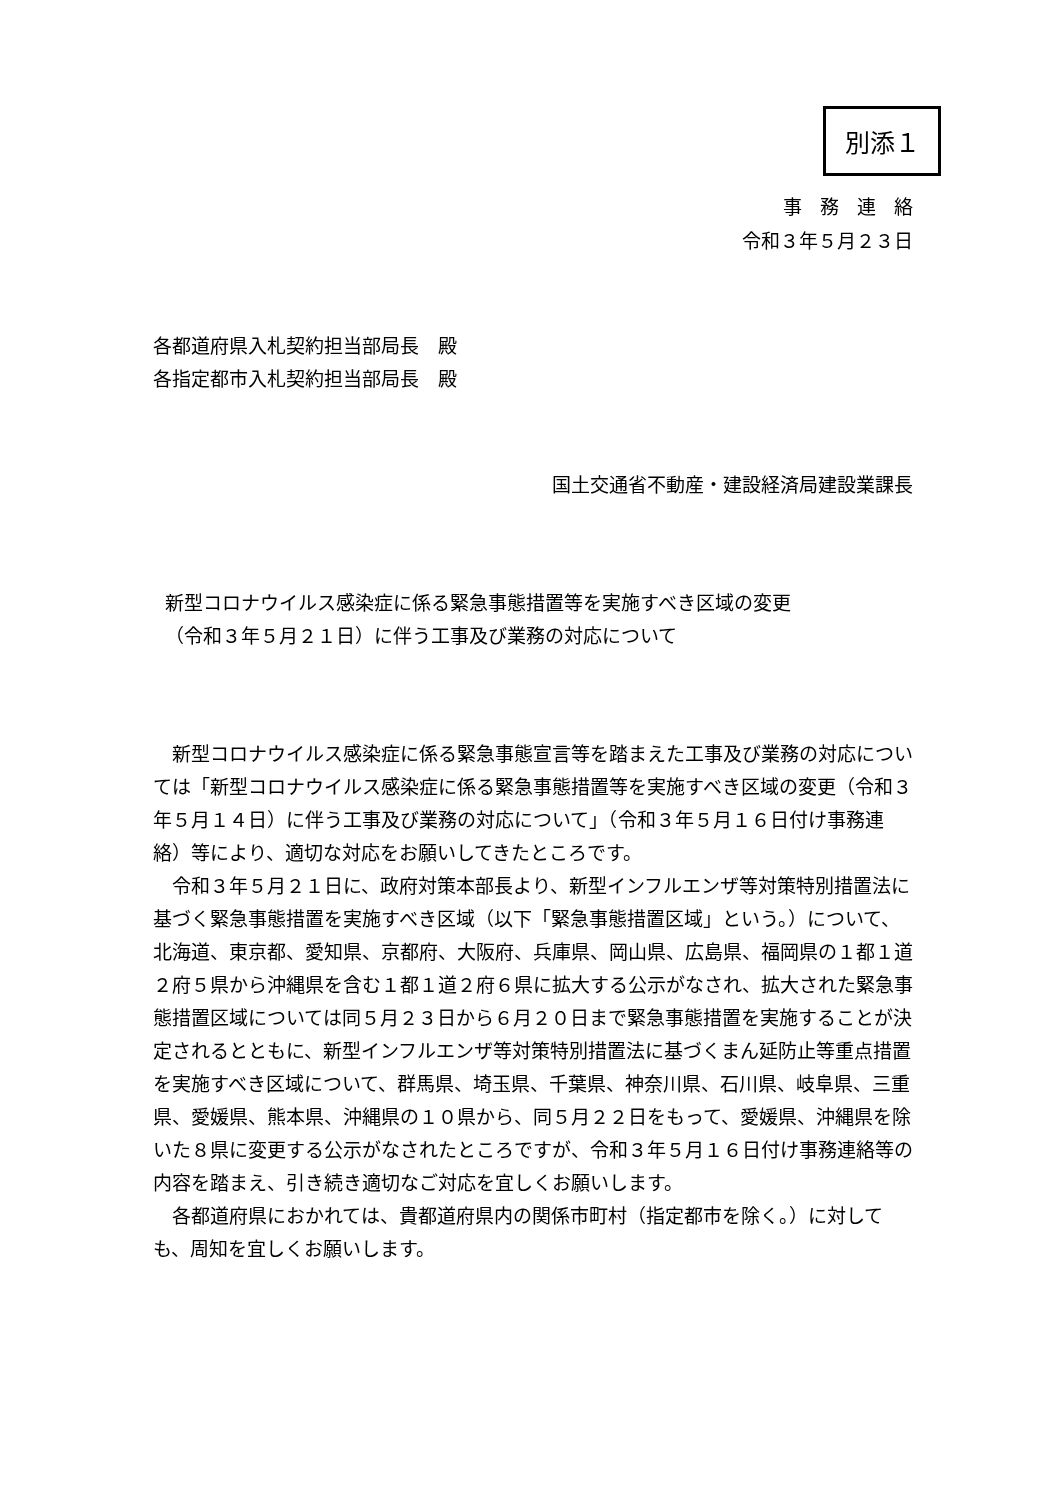別添１
事務連絡
令和３年５月２３日
各都道府県入札契約担当部局長　殿
各指定都市入札契約担当部局長　殿
国土交通省不動産・建設経済局建設業課長
新型コロナウイルス感染症に係る緊急事態措置等を実施すべき区域の変更
（令和３年５月２１日）に伴う工事及び業務の対応について
新型コロナウイルス感染症に係る緊急事態宣言等を踏まえた工事及び業務の対応については「新型コロナウイルス感染症に係る緊急事態措置等を実施すべき区域の変更（令和３年５月１４日）に伴う工事及び業務の対応について」（令和３年５月１６日付け事務連絡）等により、適切な対応をお願いしてきたところです。
令和３年５月２１日に、政府対策本部長より、新型インフルエンザ等対策特別措置法に基づく緊急事態措置を実施すべき区域（以下「緊急事態措置区域」という。）について、北海道、東京都、愛知県、京都府、大阪府、兵庫県、岡山県、広島県、福岡県の１都１道２府５県から沖縄県を含む１都１道２府６県に拡大する公示がなされ、拡大された緊急事態措置区域については同５月２３日から６月２０日まで緊急事態措置を実施することが決定されるとともに、新型インフルエンザ等対策特別措置法に基づくまん延防止等重点措置を実施すべき区域について、群馬県、埼玉県、千葉県、神奈川県、石川県、岐阜県、三重県、愛媛県、熊本県、沖縄県の１０県から、同５月２２日をもって、愛媛県、沖縄県を除いた８県に変更する公示がなされたところですが、令和３年５月１６日付け事務連絡等の内容を踏まえ、引き続き適切なご対応を宜しくお願いします。
各都道府県におかれては、貴都道府県内の関係市町村（指定都市を除く。）に対しても、周知を宜しくお願いします。